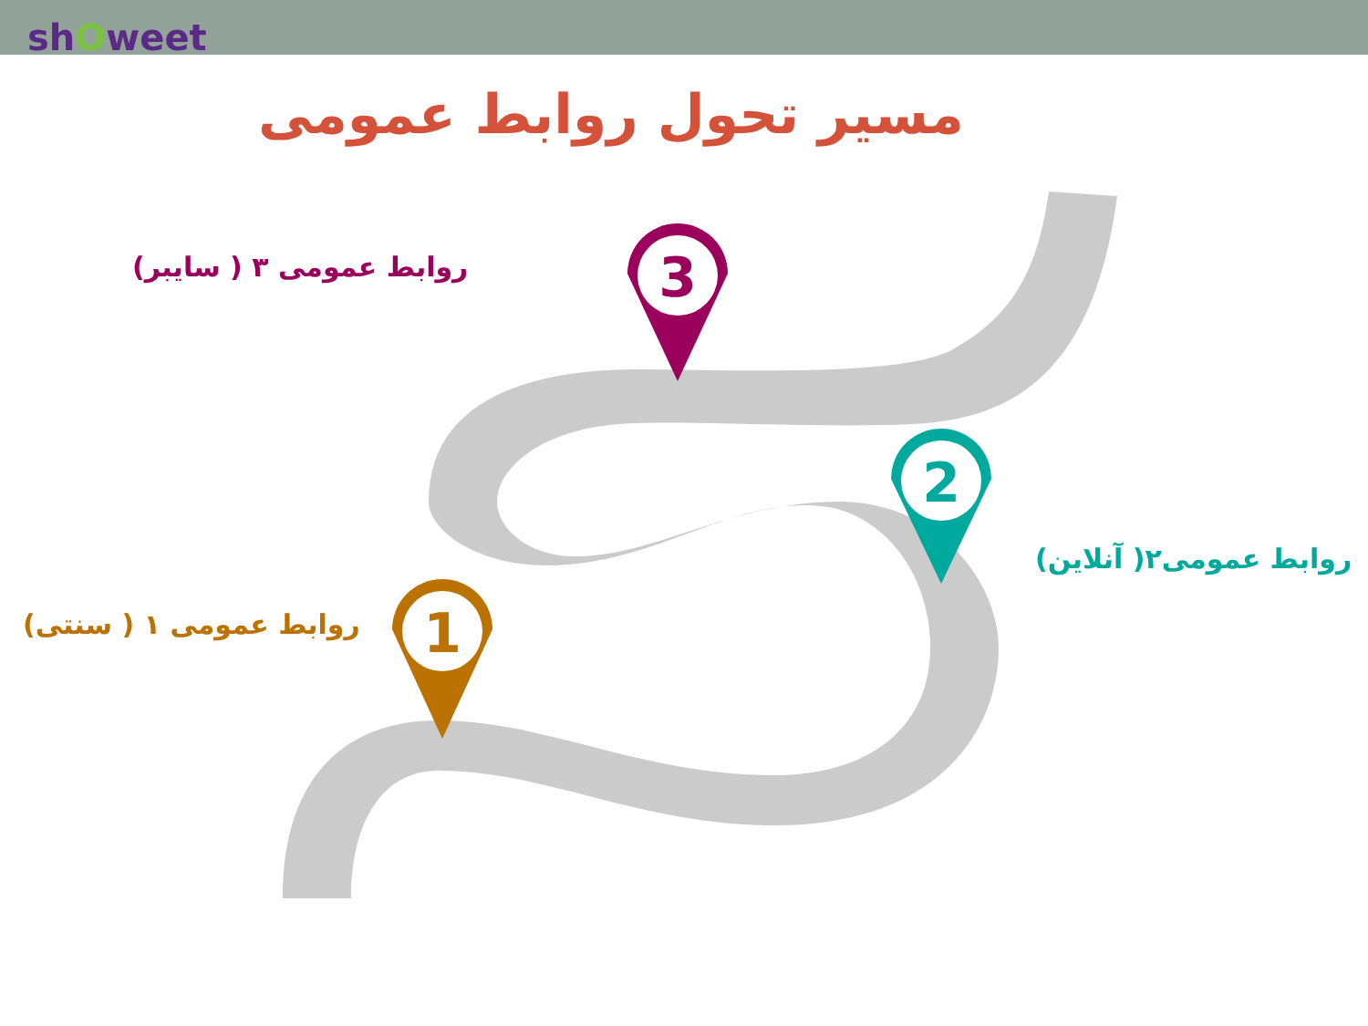shOweet
مسیر تحول روابط عمومی
1
2
3
روابط عمومی ۳ ( سایبر)
روابط عمومی۲( آنلاین)
روابط عمومی ۱ ( سنتی)